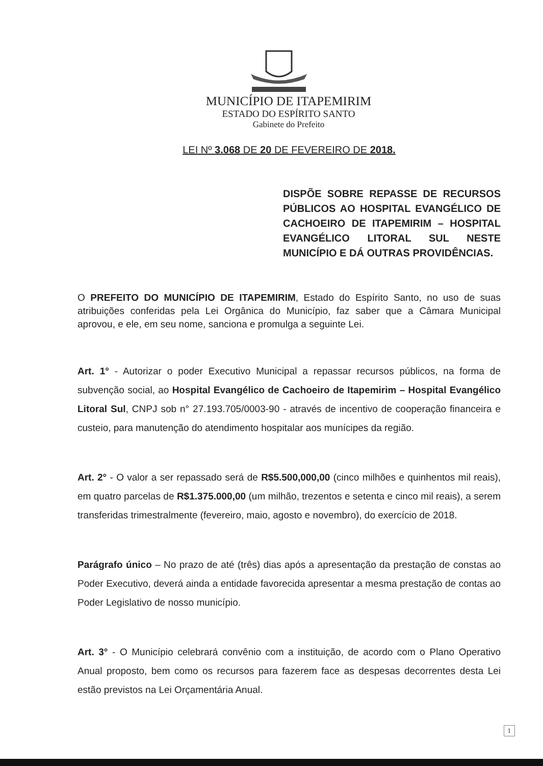MUNICÍPIO DE ITAPEMIRIM
ESTADO DO ESPÍRITO SANTO
Gabinete do Prefeito
LEI Nº 3.068 DE 20 DE FEVEREIRO DE 2018.
DISPÕE SOBRE REPASSE DE RECURSOS PÚBLICOS AO HOSPITAL EVANGÉLICO DE CACHOEIRO DE ITAPEMIRIM – HOSPITAL EVANGÉLICO LITORAL SUL NESTE MUNICÍPIO E DÁ OUTRAS PROVIDÊNCIAS.
O PREFEITO DO MUNICÍPIO DE ITAPEMIRIM, Estado do Espírito Santo, no uso de suas atribuições conferidas pela Lei Orgânica do Município, faz saber que a Câmara Municipal aprovou, e ele, em seu nome, sanciona e promulga a seguinte Lei.
Art. 1° - Autorizar o poder Executivo Municipal a repassar recursos públicos, na forma de subvenção social, ao Hospital Evangélico de Cachoeiro de Itapemirim – Hospital Evangélico Litoral Sul, CNPJ sob n° 27.193.705/0003-90 - através de incentivo de cooperação financeira e custeio, para manutenção do atendimento hospitalar aos munícipes da região.
Art. 2° - O valor a ser repassado será de R$5.500,000,00 (cinco milhões e quinhentos mil reais), em quatro parcelas de R$1.375.000,00 (um milhão, trezentos e setenta e cinco mil reais), a serem transferidas trimestralmente (fevereiro, maio, agosto e novembro), do exercício de 2018.
Parágrafo único – No prazo de até (três) dias após a apresentação da prestação de constas ao Poder Executivo, deverá ainda a entidade favorecida apresentar a mesma prestação de contas ao Poder Legislativo de nosso município.
Art. 3° - O Município celebrará convênio com a instituição, de acordo com o Plano Operativo Anual proposto, bem como os recursos para fazerem face as despesas decorrentes desta Lei estão previstos na Lei Orçamentária Anual.
1